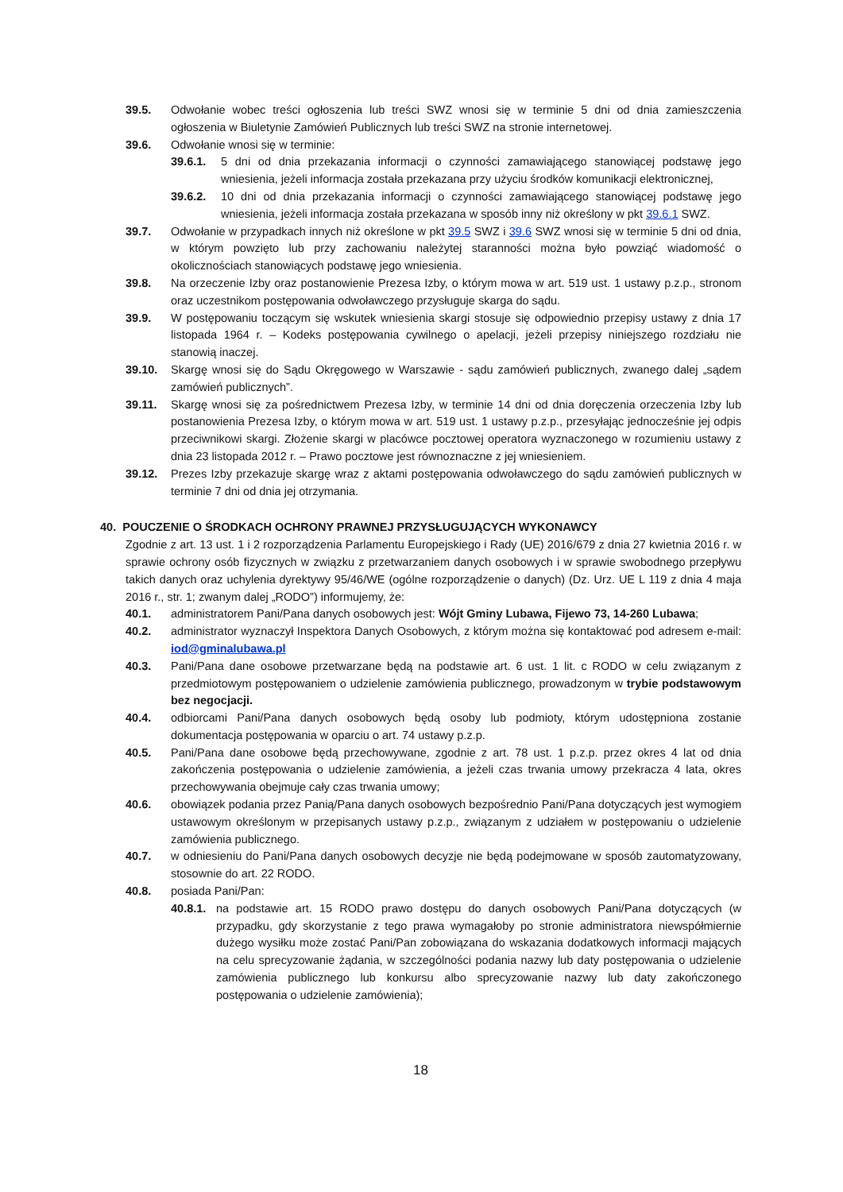39.5. Odwołanie wobec treści ogłoszenia lub treści SWZ wnosi się w terminie 5 dni od dnia zamieszczenia ogłoszenia w Biuletynie Zamówień Publicznych lub treści SWZ na stronie internetowej.
39.6. Odwołanie wnosi się w terminie:
39.6.1. 5 dni od dnia przekazania informacji o czynności zamawiającego stanowiącej podstawę jego wniesienia, jeżeli informacja została przekazana przy użyciu środków komunikacji elektronicznej,
39.6.2. 10 dni od dnia przekazania informacji o czynności zamawiającego stanowiącej podstawę jego wniesienia, jeżeli informacja została przekazana w sposób inny niż określony w pkt 39.6.1 SWZ.
39.7. Odwołanie w przypadkach innych niż określone w pkt 39.5 SWZ i 39.6 SWZ wnosi się w terminie 5 dni od dnia, w którym powzięto lub przy zachowaniu należytej staranności można było powziąć wiadomość o okolicznościach stanowiących podstawę jego wniesienia.
39.8. Na orzeczenie Izby oraz postanowienie Prezesa Izby, o którym mowa w art. 519 ust. 1 ustawy p.z.p., stronom oraz uczestnikom postępowania odwoławczego przysługuje skarga do sądu.
39.9. W postępowaniu toczącym się wskutek wniesienia skargi stosuje się odpowiednio przepisy ustawy z dnia 17 listopada 1964 r. – Kodeks postępowania cywilnego o apelacji, jeżeli przepisy niniejszego rozdziału nie stanowią inaczej.
39.10. Skargę wnosi się do Sądu Okręgowego w Warszawie - sądu zamówień publicznych, zwanego dalej „sądem zamówień publicznych”.
39.11. Skargę wnosi się za pośrednictwem Prezesa Izby, w terminie 14 dni od dnia doręczenia orzeczenia Izby lub postanowienia Prezesa Izby, o którym mowa w art. 519 ust. 1 ustawy p.z.p., przesyłając jednocześnie jej odpis przeciwnikowi skargi. Złożenie skargi w placówce pocztowej operatora wyznaczonego w rozumieniu ustawy z dnia 23 listopada 2012 r. – Prawo pocztowe jest równoznaczne z jej wniesieniem.
39.12. Prezes Izby przekazuje skargę wraz z aktami postępowania odwoławczego do sądu zamówień publicznych w terminie 7 dni od dnia jej otrzymania.
40. POUCZENIE O ŚRODKACH OCHRONY PRAWNEJ PRZYSŁUGUJĄCYCH WYKONAWCY
Zgodnie z art. 13 ust. 1 i 2 rozporządzenia Parlamentu Europejskiego i Rady (UE) 2016/679 z dnia 27 kwietnia 2016 r. w sprawie ochrony osób fizycznych w związku z przetwarzaniem danych osobowych i w sprawie swobodnego przepływu takich danych oraz uchylenia dyrektywy 95/46/WE (ogólne rozporządzenie o danych) (Dz. Urz. UE L 119 z dnia 4 maja 2016 r., str. 1; zwanym dalej „RODO”) informujemy, że:
40.1. administratorem Pani/Pana danych osobowych jest: Wójt Gminy Lubawa, Fijewo 73, 14-260 Lubawa;
40.2. administrator wyznaczył Inspektora Danych Osobowych, z którym można się kontaktować pod adresem e-mail: iod@gminalubawa.pl
40.3. Pani/Pana dane osobowe przetwarzane będą na podstawie art. 6 ust. 1 lit. c RODO w celu związanym z przedmiotowym postępowaniem o udzielenie zamówienia publicznego, prowadzonym w trybie podstawowym bez negocjacji.
40.4. odbiorcami Pani/Pana danych osobowych będą osoby lub podmioty, którym udostępniona zostanie dokumentacja postępowania w oparciu o art. 74 ustawy p.z.p.
40.5. Pani/Pana dane osobowe będą przechowywane, zgodnie z art. 78 ust. 1 p.z.p. przez okres 4 lat od dnia zakończenia postępowania o udzielenie zamówienia, a jeżeli czas trwania umowy przekracza 4 lata, okres przechowywania obejmuje cały czas trwania umowy;
40.6. obowiązek podania przez Panią/Pana danych osobowych bezpośrednio Pani/Pana dotyczących jest wymogiem ustawowym określonym w przepisanych ustawy p.z.p., związanym z udziałem w postępowaniu o udzielenie zamówienia publicznego.
40.7. w odniesieniu do Pani/Pana danych osobowych decyzje nie będą podejmowane w sposób zautomatyzowany, stosownie do art. 22 RODO.
40.8. posiada Pani/Pan:
40.8.1. na podstawie art. 15 RODO prawo dostępu do danych osobowych Pani/Pana dotyczących (w przypadku, gdy skorzystanie z tego prawa wymagałoby po stronie administratora niewspółmiernie dużego wysiłku może zostać Pani/Pan zobowiązana do wskazania dodatkowych informacji mających na celu sprecyzowanie żądania, w szczególności podania nazwy lub daty postępowania o udzielenie zamówienia publicznego lub konkursu albo sprecyzowanie nazwy lub daty zakończonego postępowania o udzielenie zamówienia);
18